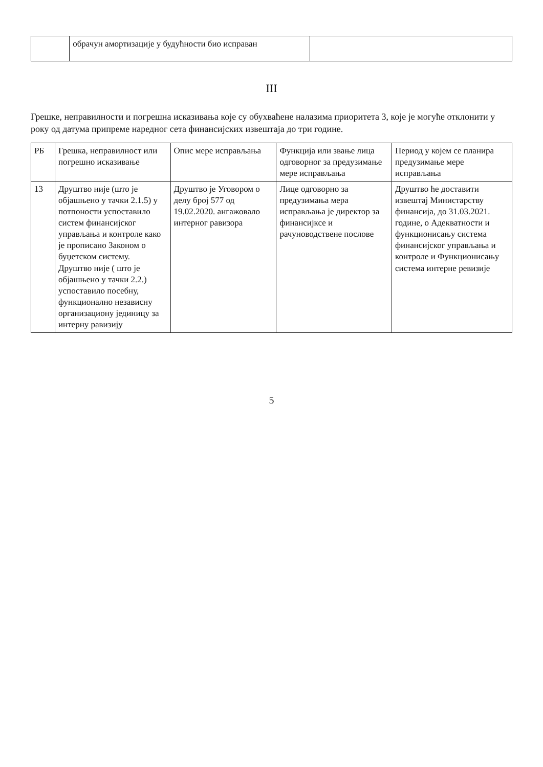| | обрачун амортизације у будућности био исправан | |
III
Грешке, неправилности и погрешна исказивања које су обухваћене налазима приоритета 3, које је могуће отклонити у року од датума припреме наредног сета финансијских извештаја до три године.
| РБ | Грешка, неправилност или погрешно исказивање | Опис мере исправљања | Функција или звање лица одговорног за предузимање мере исправљања | Период у којем се планира предузимање мере исправљања |
| --- | --- | --- | --- | --- |
| 13 | Друштво није (што је објашњено у тачки 2.1.5) у потпоности успоставило систем финансијског управљања и контроле како је прописано Законом о буџетском систему. Друштво није ( што је објашњено у тачки 2.2.) успоставило посебну, функционално независну организациону јединицу за интерну равизију | Друштво је Уговором о делу број 577 од 19.02.2020. ангажовало интерног равизора | Лице одговорно за предузимања мера исправљања је директор за финансијксе и рачуноводствене послове | Друштво ће доставити извештај Министарству финансија, до 31.03.2021. године, о Адекватности и функционисању система финансијског управљања и контроле и Функционисању система интерне ревизије |
5